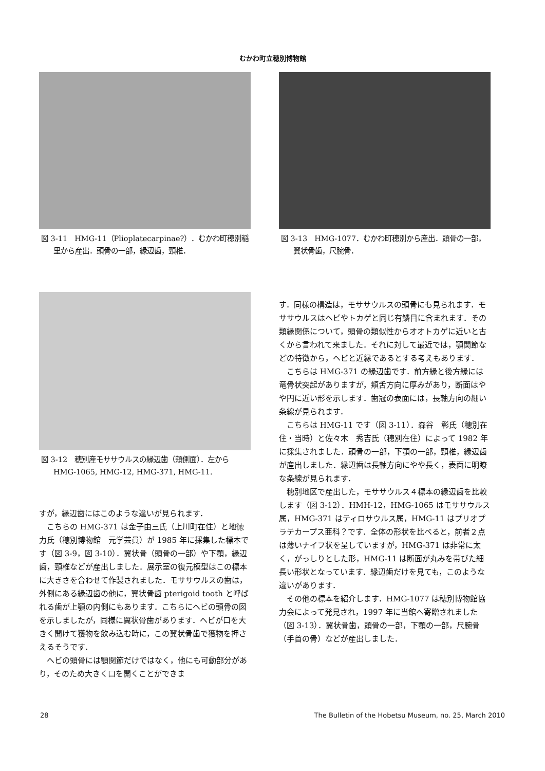むかわ町立穂別博物館
図 3‑11　HMG‑11（Plioplatecarpinae?）．むかわ町穂別稲里から産出．頭骨の一部，縁辺歯，頸椎．
図 3‑12　穂別産モササウルスの縁辺歯（頬側面）．左から HMG‑1065, HMG‑12, HMG‑371, HMG‑11.
すが，縁辺歯にはこのような違いが見られます．
こちらの HMG‑371 は金子由三氏（上川町在住）と地徳　力氏（穂別博物館　元学芸員）が 1985 年に採集した標本です（図 3‑9，図 3‑10）．翼状骨（頭骨の一部）や下顎，縁辺歯，頸椎などが産出しました．展示室の復元模型はこの標本に大きさを合わせて作製されました．モササウルスの歯は，外側にある縁辺歯の他に，翼状骨歯 pterigoid tooth と呼ばれる歯が上顎の内側にもあります．こちらにヘビの頭骨の図を示しましたが，同様に翼状骨歯があります．ヘビが口を大きく開けて獲物を飲み込む時に，この翼状骨歯で獲物を押さえるそうです．
ヘビの頭骨には顎関節だけではなく，他にも可動部分があり，そのため大きく口を開くことができま
図 3‑13　HMG‑1077．むかわ町穂別から産出．頭骨の一部，翼状骨歯，尺腕骨．
す．同様の構造は，モササウルスの頭骨にも見られます．モササウルスはヘビやトカゲと同じ有鱗目に含まれます．その類縁関係について，頭骨の類似性からオオトカゲに近いと古くから言われて来ました．それに対して最近では，顎関節などの特徴から，ヘビと近縁であるとする考えもあります．
こちらは HMG‑371 の縁辺歯です．前方縁と後方縁には竜骨状突起がありますが，頬舌方向に厚みがあり，断面はやや円に近い形を示します．歯冠の表面には，長軸方向の細い条線が見られます．
こちらは HMG‑11 です（図 3‑11）．森谷　彰氏（穂別在住・当時）と佐々木　秀吉氏（穂別在住）によって 1982 年に採集されました．頭骨の一部，下顎の一部，頸椎，縁辺歯が産出しました．縁辺歯は長軸方向にやや長く，表面に明瞭な条線が見られます．
穂別地区で産出した，モササウルス４標本の縁辺歯を比較します（図 3‑12）．HMH‑12，HMG‑1065 はモササウルス属，HMG‑371 はティロサウルス属，HMG‑11 はプリオプラテカープス亜科？です．全体の形状を比べると，前者２点は薄いナイフ状を呈していますが，HMG‑371 は非常に太く，がっしりとした形，HMG‑11 は断面が丸みを帯びた細長い形状となっています．縁辺歯だけを見ても，このような違いがあります．
その他の標本を紹介します．HMG‑1077 は穂別博物館協力会によって発見され，1997 年に当館へ寄贈されました（図 3‑13）．翼状骨歯，頭骨の一部，下顎の一部，尺腕骨（手首の骨）などが産出しました．
28
The Bulletin of the Hobetsu Museum, no. 25, March 2010